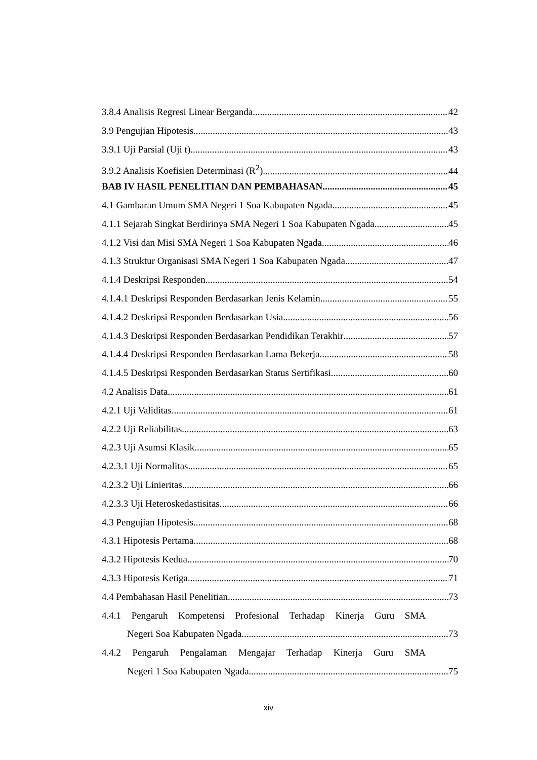3.8.4 Analisis Regresi Linear Berganda 42
3.9 Pengujian Hipotesis 43
3.9.1 Uji Parsial (Uji t) 43
3.9.2 Analisis Koefisien Determinasi (R<sup>2</sup>) 44
BAB IV HASIL PENELITIAN DAN PEMBAHASAN 45
4.1 Gambaran Umum SMA Negeri 1 Soa Kabupaten Ngada 45
4.1.1 Sejarah Singkat Berdirinya SMA Negeri 1 Soa Kabupaten Ngada 45
4.1.2 Visi dan Misi SMA Negeri 1 Soa Kabupaten Ngada 46
4.1.3 Struktur Organisasi SMA Negeri 1 Soa Kabupaten Ngada 47
4.1.4 Deskripsi Responden 54
4.1.4.1 Deskripsi Responden Berdasarkan Jenis Kelamin 55
4.1.4.2 Deskripsi Responden Berdasarkan Usia 56
4.1.4.3 Deskripsi Responden Berdasarkan Pendidikan Terakhir 57
4.1.4.4 Deskripsi Responden Berdasarkan Lama Bekerja 58
4.1.4.5 Deskripsi Responden Berdasarkan Status Sertifikasi 60
4.2 Analisis Data 61
4.2.1 Uji Validitas 61
4.2.2 Uji Reliabilitas 63
4.2.3 Uji Asumsi Klasik 65
4.2.3.1 Uji Normalitas 65
4.2.3.2 Uji Linieritas 66
4.2.3.3 Uji Heteroskedastisitas 66
4.3 Pengujian Hipotesis 68
4.3.1 Hipotesis Pertama 68
4.3.2 Hipotesis Kedua 70
4.3.3 Hipotesis Ketiga 71
4.4 Pembahasan Hasil Penelitian 73
4.4.1 Pengaruh Kompetensi Profesional Terhadap Kinerja Guru SMA
Negeri Soa Kabupaten Ngada 73
4.4.2 Pengaruh Pengalaman Mengajar Terhadap Kinerja Guru SMA
Negeri 1 Soa Kabupaten Ngada 75
xiv